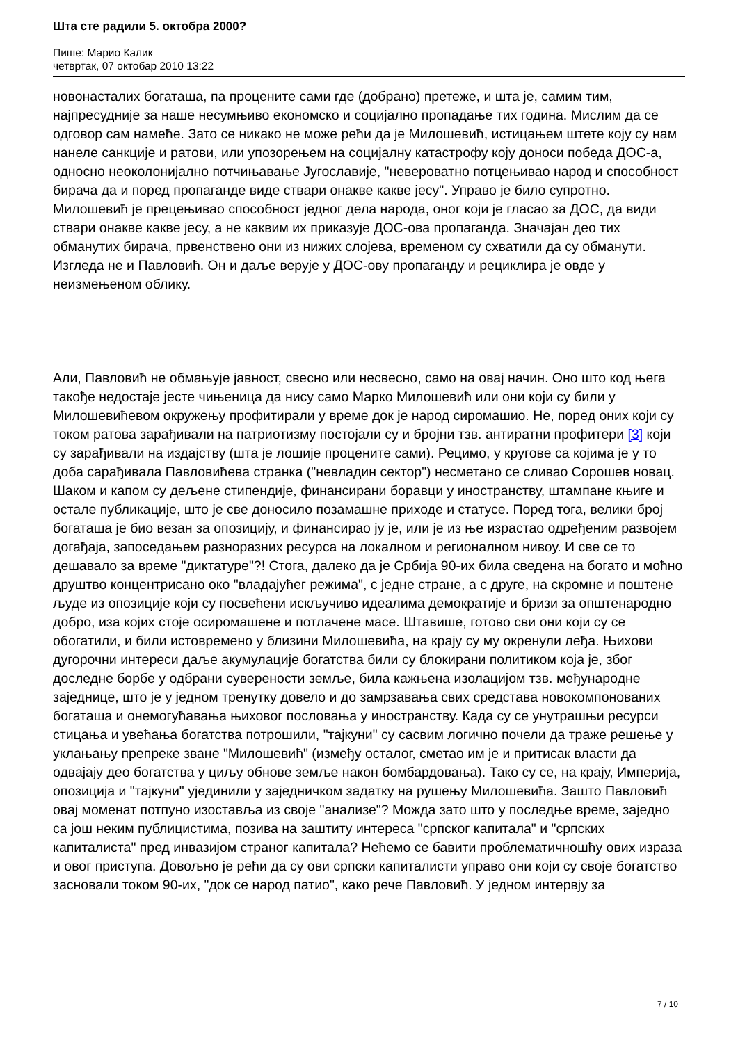Шта сте радили 5. октобра 2000?
Пише: Марио Калик
четвртак, 07 октобар 2010 13:22
новонасталих богаташа, па процените сами где (добрано) претеже, и шта је, самим тим, најпресудније за наше несумњиво економско и социјално пропадање тих година. Мислим да се одговор сам намеће. Зато се никако не може рећи да је Милошевић, истицањем штете коју су нам нанеле санкције и ратови, или упозорењем на социјалну катастрофу коју доноси победа ДОС-а, односно неоколонијално потчињавање Југославије, "невероватно потцењивао народ и способност бирача да и поред пропаганде виде ствари онакве какве јесу". Управо је било супротно. Милошевић је прецењивао способност једног дела народа, оног који је гласао за ДОС, да види ствари онакве какве јесу, а не каквим их приказује ДОС-ова пропаганда. Значајан део тих обманутих бирача, првенствено они из нижих слојева, временом су схватили да су обманути. Изгледа не и Павловић. Он и даље верује у ДОС-ову пропаганду и рециклира је овде у неизмењеном облику.
Али, Павловић не обмањује јавност, свесно или несвесно, само на овај начин. Оно што код њега такође недостаје јесте чињеница да нису само Марко Милошевић или они који су били у Милошевићевом окружењу профитирали у време док је народ сиромашио. Не, поред оних који су током ратова зарађивали на патриотизму постојали су и бројни тзв. антиратни профитери [3] који су зарађивали на издајству (шта је лошије процените сами). Рецимо, у кругове са којима је у то доба сарађивала Павловићева странка ("невладин сектор") несметано се сливао Сорошев новац. Шаком и капом су дељене стипендије, финансирани боравци у иностранству, штампане књиге и остале публикације, што је све доносило позамашне приходе и статусе. Поред тога, велики број богаташа је био везан за опозицију, и финансирао ју је, или је из ње израстао одређеним развојем догађаја, запоседањем разноразних ресурса на локалном и регионалном нивоу. И све се то дешавало за време "диктатуре"?! Стога, далеко да је Србија 90-их била сведена на богато и моћно друштво концентрисано око "владајућег режима", с једне стране, а с друге, на скромне и поштене људе из опозиције који су посвећени искључиво идеалима демократије и бризи за општенародно добро, иза којих стоје осиромашене и потлачене масе. Штавише, готово сви они који су се обогатили, и били истовремено у близини Милошевића, на крају су му окренули леђа. Њихови дугорочни интереси даље акумулације богатства били су блокирани политиком која је, због доследне борбе у одбрани суверености земље, била кажњена изолацијом тзв. међународне заједнице, што је у једном тренутку довело и до замрзавања свих средстава новокомпонованих богаташа и онемогућавања њиховог пословања у иностранству. Када су се унутрашњи ресурси стицања и увећања богатства потрошили, "тајкуни" су сасвим логично почели да траже решење у уклањању препреке зване "Милошевић" (између осталог, сметао им је и притисак власти да одвајају део богатства у циљу обнове земље након бомбардовања). Тако су се, на крају, Империја, опозиција и "тајкуни" ујединили у заједничком задатку на рушењу Милошевића. Зашто Павловић овај моменат потпуно изоставља из своје "анализе"? Можда зато што у последње време, заједно са још неким публицистима, позива на заштиту интереса "српског капитала" и "српских капиталиста" пред инвазијом страног капитала? Нећемо се бавити проблематичношћу ових израза и овог приступа. Довољно је рећи да су ови српски капиталисти управо они који су своје богатство засновали током 90-их, "док се народ патио", како рече Павловић. У једном интервју за
7 / 10